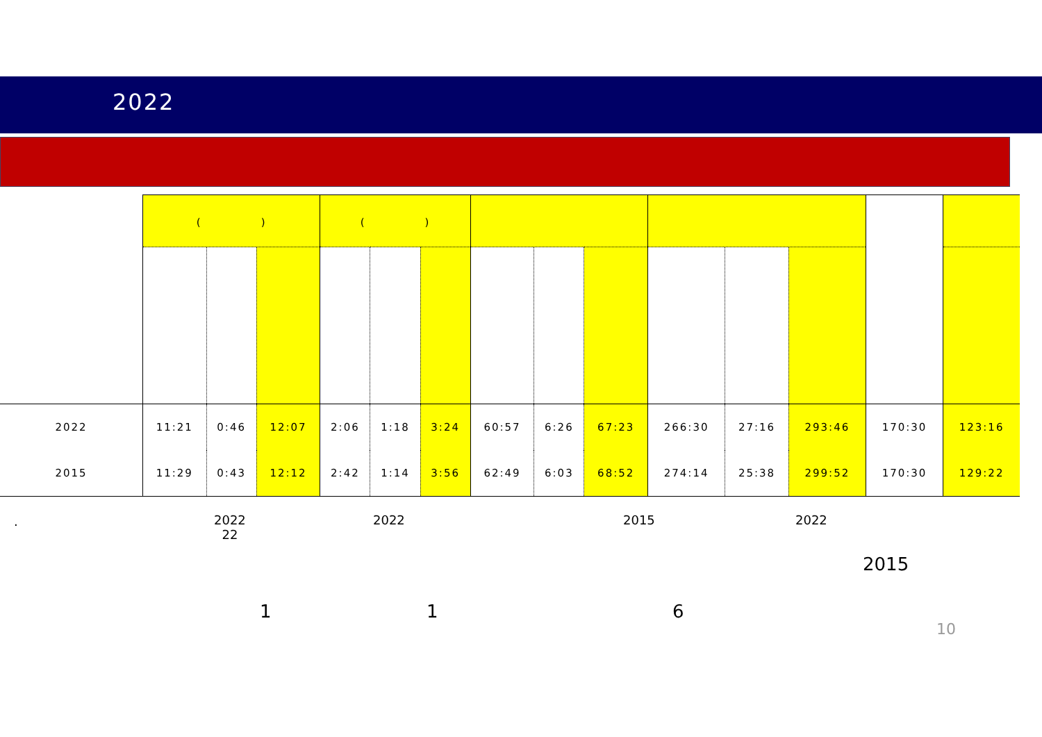2022
| | ( ) | | | ( ) | | | | | | | | | | |
| 2022 | 11:21 | 0:46 | 12:07 | 2:06 | 1:18 | 3:24 | 60:57 | 6:26 | 67:23 | 266:30 | 27:16 | 293:46 | 170:30 | 123:16 |
| 2015 | 11:29 | 0:43 | 12:12 | 2:42 | 1:14 | 3:56 | 62:49 | 6:03 | 68:52 | 274:14 | 25:38 | 299:52 | 170:30 | 129:22 |
.
2022
22
2022 2015 2022
2015
1 1 6
10